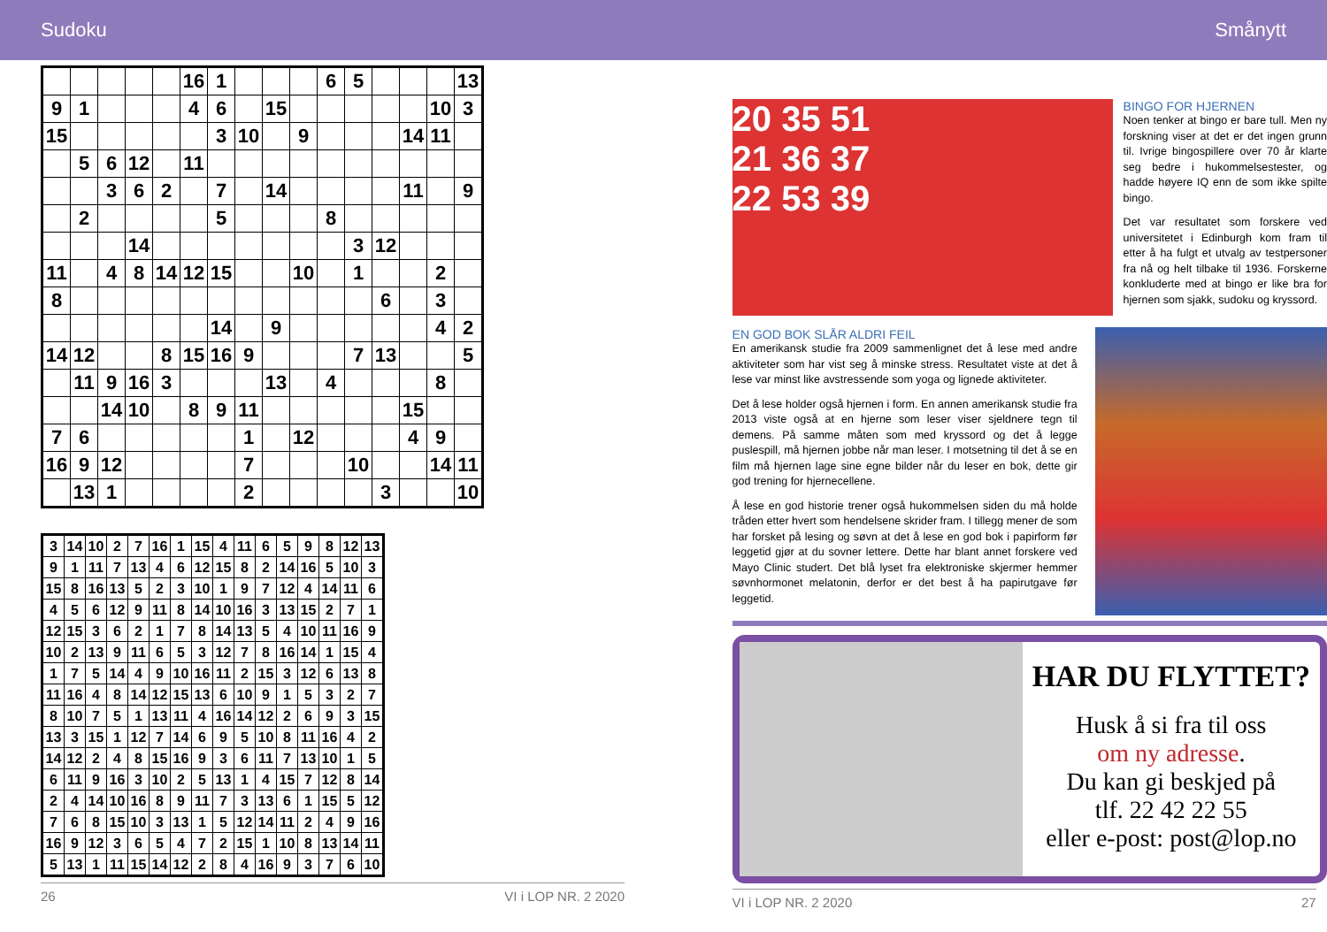Sudoku Smånytt
| | | | | | 16 | 1 | | | | 6 | 5 | | | | 13 |
| 9 | 1 | | | | 4 | 6 | | 15 | | | | | | 10 | 3 |
| 15 | | | | | | 3 | 10 | | 9 | | | | 14 | 11 | |
| | 5 | 6 | 12 | | 11 | | | | | | | | | | |
| | | 3 | 6 | 2 | | 7 | | 14 | | | | | 11 | | 9 |
| | 2 | | | | | 5 | | | | 8 | | | | | |
| | | | 14 | | | | | | | | 3 | 12 | | | |
| 11 | | 4 | 8 | 14 | 12 | 15 | | | 10 | | 1 | | | 2 | |
| 8 | | | | | | | | | | | | 6 | | 3 | |
| | | | | | | 14 | | 9 | | | | | | 4 | 2 |
| 14 | 12 | | | 8 | 15 | 16 | 9 | | | | 7 | 13 | | | 5 |
| | 11 | 9 | 16 | 3 | | | | 13 | | 4 | | | | 8 | |
| | | 14 | 10 | | 8 | 9 | 11 | | | | | | 15 | | |
| 7 | 6 | | | | | | 1 | | 12 | | | | 4 | 9 | |
| 16 | 9 | 12 | | | | | 7 | | | | 10 | | | 14 | 11 |
| | 13 | 1 | | | | | 2 | | | | | 3 | | | 10 |
| 3 | 14 | 10 | 2 | 7 | 16 | 1 | 15 | 4 | 11 | 6 | 5 | 9 | 8 | 12 | 13 |
| 9 | 1 | 11 | 7 | 13 | 4 | 6 | 12 | 15 | 8 | 2 | 14 | 16 | 5 | 10 | 3 |
| 15 | 8 | 16 | 13 | 5 | 2 | 3 | 10 | 1 | 9 | 7 | 12 | 4 | 14 | 11 | 6 |
| 4 | 5 | 6 | 12 | 9 | 11 | 8 | 14 | 10 | 16 | 3 | 13 | 15 | 2 | 7 | 1 |
| 12 | 15 | 3 | 6 | 2 | 1 | 7 | 8 | 14 | 13 | 5 | 4 | 10 | 11 | 16 | 9 |
| 10 | 2 | 13 | 9 | 11 | 6 | 5 | 3 | 12 | 7 | 8 | 16 | 14 | 1 | 15 | 4 |
| 1 | 7 | 5 | 14 | 4 | 9 | 10 | 16 | 11 | 2 | 15 | 3 | 12 | 6 | 13 | 8 |
| 11 | 16 | 4 | 8 | 14 | 12 | 15 | 13 | 6 | 10 | 9 | 1 | 5 | 3 | 2 | 7 |
| 8 | 10 | 7 | 5 | 1 | 13 | 11 | 4 | 16 | 14 | 12 | 2 | 6 | 9 | 3 | 15 |
| 13 | 3 | 15 | 1 | 12 | 7 | 14 | 6 | 9 | 5 | 10 | 8 | 11 | 16 | 4 | 2 |
| 14 | 12 | 2 | 4 | 8 | 15 | 16 | 9 | 3 | 6 | 11 | 7 | 13 | 10 | 1 | 5 |
| 6 | 11 | 9 | 16 | 3 | 10 | 2 | 5 | 13 | 1 | 4 | 15 | 7 | 12 | 8 | 14 |
| 2 | 4 | 14 | 10 | 16 | 8 | 9 | 11 | 7 | 3 | 13 | 6 | 1 | 15 | 5 | 12 |
| 7 | 6 | 8 | 15 | 10 | 3 | 13 | 1 | 5 | 12 | 14 | 11 | 2 | 4 | 9 | 16 |
| 16 | 9 | 12 | 3 | 6 | 5 | 4 | 7 | 2 | 15 | 1 | 10 | 8 | 13 | 14 | 11 |
| 5 | 13 | 1 | 11 | 15 | 14 | 12 | 2 | 8 | 4 | 16 | 9 | 3 | 7 | 6 | 10 |
26 VI i LOP NR. 2 2020
20 35 51
21 36 37
22 53 39
BINGO FOR HJERNEN
Noen tenker at bingo er bare tull. Men ny forskning viser at det er det ingen grunn til. Ivrige bingospillere over 70 år klarte seg bedre i hukommelsestester, og hadde høyere IQ enn de som ikke spilte bingo.
Det var resultatet som forskere ved universitetet i Edinburgh kom fram til etter å ha fulgt et utvalg av testpersoner fra nå og helt tilbake til 1936. Forskerne konkluderte med at bingo er like bra for hjernen som sjakk, sudoku og kryssord.
EN GOD BOK SLÅR ALDRI FEIL
En amerikansk studie fra 2009 sammenlignet det å lese med andre aktiviteter som har vist seg å minske stress. Resultatet viste at det å lese var minst like avstressende som yoga og lignede aktiviteter.
Det å lese holder også hjernen i form. En annen amerikansk studie fra 2013 viste også at en hjerne som leser viser sjeldnere tegn til demens. På samme måten som med kryssord og det å legge puslespill, må hjernen jobbe når man leser. I motsetning til det å se en film må hjernen lage sine egne bilder når du leser en bok, dette gir god trening for hjernecellene.
Å lese en god historie trener også hukommelsen siden du må holde tråden etter hvert som hendelsene skrider fram. I tillegg mener de som har forsket på lesing og søvn at det å lese en god bok i papirform før leggetid gjør at du sovner lettere. Dette har blant annet forskere ved Mayo Clinic studert. Det blå lyset fra elektroniske skjermer hemmer søvnhormonet melatonin, derfor er det best å ha papirutgave før leggetid.
HAR DU FLYTTET?
Husk å si fra til oss
om ny adresse.
Du kan gi beskjed på
tlf. 22 42 22 55
eller e-post: post@lop.no
VI i LOP NR. 2 2020 27